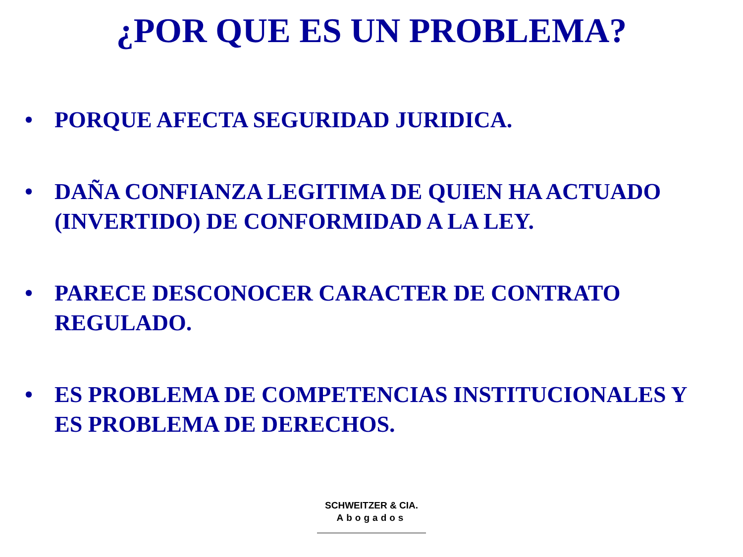¿POR QUE ES UN PROBLEMA?
• PORQUE AFECTA SEGURIDAD JURIDICA.
• DAÑA CONFIANZA LEGITIMA DE QUIEN HA ACTUADO (INVERTIDO) DE CONFORMIDAD A LA LEY.
• PARECE DESCONOCER CARACTER DE CONTRATO REGULADO.
• ES PROBLEMA DE COMPETENCIAS INSTITUCIONALES Y ES PROBLEMA DE DERECHOS.
SCHWEITZER & CIA.
Abogados